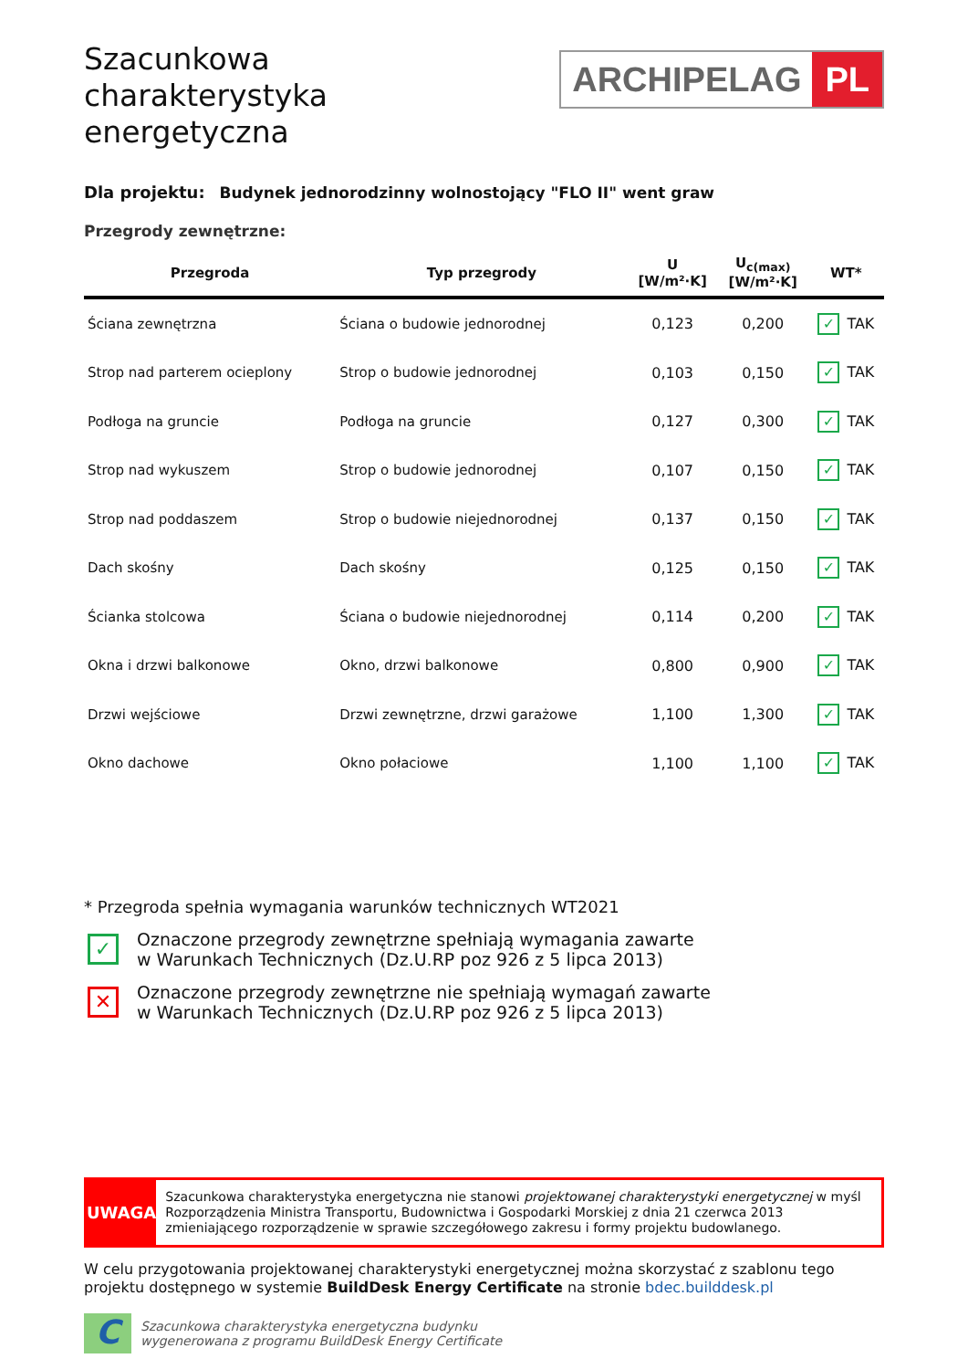Szacunkowa
charakterystyka
energetyczna
ARCHIPELAG PL
Dla projektu: Budynek jednorodzinny wolnostojący "FLO II" went graw
Przegrody zewnętrzne:
| Przegroda | Typ przegrody | U [W/m²·K] | U<sub>c(max)</sub> [W/m²·K] | WT* |
| --- | --- | --- | --- | --- |
| Ściana zewnętrzna | Ściana o budowie jednorodnej | 0,123 | 0,200 | ✓ TAK |
| Strop nad parterem ocieplony | Strop o budowie jednorodnej | 0,103 | 0,150 | ✓ TAK |
| Podłoga na gruncie | Podłoga na gruncie | 0,127 | 0,300 | ✓ TAK |
| Strop nad wykuszem | Strop o budowie jednorodnej | 0,107 | 0,150 | ✓ TAK |
| Strop nad poddaszem | Strop o budowie niejednorodnej | 0,137 | 0,150 | ✓ TAK |
| Dach skośny | Dach skośny | 0,125 | 0,150 | ✓ TAK |
| Ścianka stolcowa | Ściana o budowie niejednorodnej | 0,114 | 0,200 | ✓ TAK |
| Okna i drzwi balkonowe | Okno, drzwi balkonowe | 0,800 | 0,900 | ✓ TAK |
| Drzwi wejściowe | Drzwi zewnętrzne, drzwi garażowe | 1,100 | 1,300 | ✓ TAK |
| Okno dachowe | Okno połaciowe | 1,100 | 1,100 | ✓ TAK |
* Przegroda spełnia wymagania warunków technicznych WT2021
✓
Oznaczone przegrody zewnętrzne spełniają wymagania zawarte
w Warunkach Technicznych (Dz.U.RP poz 926 z 5 lipca 2013)
✕
Oznaczone przegrody zewnętrzne nie spełniają wymagań zawarte
w Warunkach Technicznych (Dz.U.RP poz 926 z 5 lipca 2013)
UWAGA
Szacunkowa charakterystyka energetyczna nie stanowi projektowanej charakterystyki energetycznej w myśl Rozporządzenia Ministra Transportu, Budownictwa i Gospodarki Morskiej z dnia 21 czerwca 2013 zmieniającego rozporządzenie w sprawie szczegółowego zakresu i formy projektu budowlanego.
W celu przygotowania projektowanej charakterystyki energetycznej można skorzystać z szablonu tego projektu dostępnego w systemie BuildDesk Energy Certificate na stronie bdec.builddesk.pl
C
Szacunkowa charakterystyka energetyczna budynku
wygenerowana z programu BuildDesk Energy Certificate